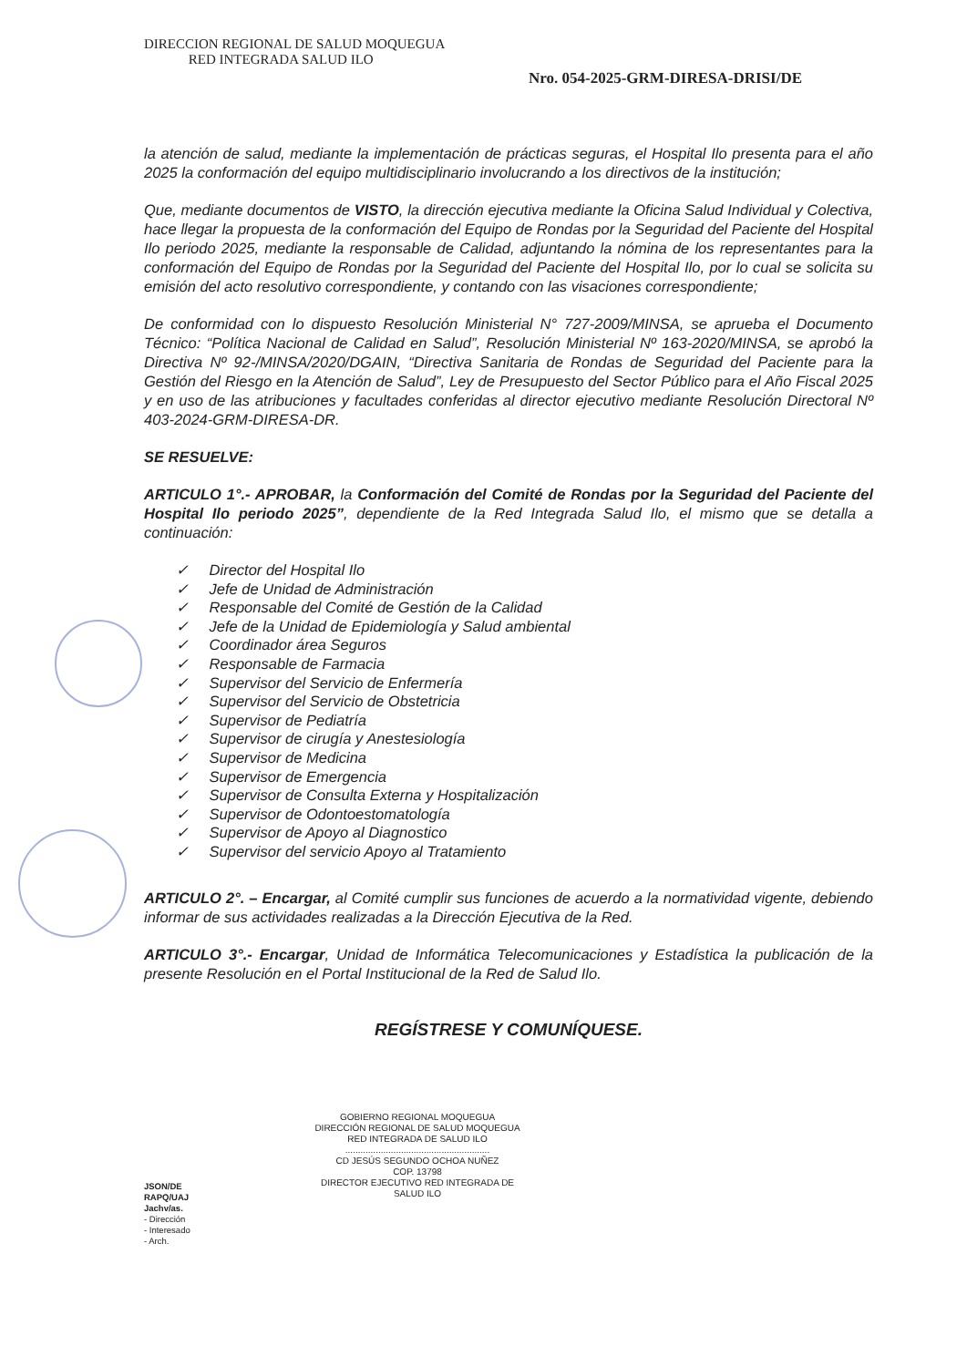DIRECCION REGIONAL DE SALUD MOQUEGUA
RED INTEGRADA SALUD ILO
Nro. 054-2025-GRM-DIRESA-DRISI/DE
la atención de salud, mediante la implementación de prácticas seguras, el Hospital Ilo presenta para el año 2025 la conformación del equipo multidisciplinario involucrando a los directivos de la institución;
Que, mediante documentos de VISTO, la dirección ejecutiva mediante la Oficina Salud Individual y Colectiva, hace llegar la propuesta de la conformación del Equipo de Rondas por la Seguridad del Paciente del Hospital Ilo periodo 2025, mediante la responsable de Calidad, adjuntando la nómina de los representantes para la conformación del Equipo de Rondas por la Seguridad del Paciente del Hospital Ilo, por lo cual se solicita su emisión del acto resolutivo correspondiente, y contando con las visaciones correspondiente;
De conformidad con lo dispuesto Resolución Ministerial N° 727-2009/MINSA, se aprueba el Documento Técnico: “Política Nacional de Calidad en Salud”, Resolución Ministerial Nº 163-2020/MINSA, se aprobó la Directiva Nº 92-/MINSA/2020/DGAIN, “Directiva Sanitaria de Rondas de Seguridad del Paciente para la Gestión del Riesgo en la Atención de Salud”, Ley de Presupuesto del Sector Público para el Año Fiscal 2025 y en uso de las atribuciones y facultades conferidas al director ejecutivo mediante Resolución Directoral Nº 403-2024-GRM-DIRESA-DR.
SE RESUELVE:
ARTICULO 1°.- APROBAR, la Conformación del Comité de Rondas por la Seguridad del Paciente del Hospital Ilo periodo 2025”, dependiente de la Red Integrada Salud Ilo, el mismo que se detalla a continuación:
✓ Director del Hospital Ilo
✓ Jefe de Unidad de Administración
✓ Responsable del Comité de Gestión de la Calidad
✓ Jefe de la Unidad de Epidemiología y Salud ambiental
✓ Coordinador área Seguros
✓ Responsable de Farmacia
✓ Supervisor del Servicio de Enfermería
✓ Supervisor del Servicio de Obstetricia
✓ Supervisor de Pediatría
✓ Supervisor de cirugía y Anestesiología
✓ Supervisor de Medicina
✓ Supervisor de Emergencia
✓ Supervisor de Consulta Externa y Hospitalización
✓ Supervisor de Odontoestomatología
✓ Supervisor de Apoyo al Diagnostico
✓ Supervisor del servicio Apoyo al Tratamiento
ARTICULO 2°. – Encargar, al Comité cumplir sus funciones de acuerdo a la normatividad vigente, debiendo informar de sus actividades realizadas a la Dirección Ejecutiva de la Red.
ARTICULO 3°.- Encargar, Unidad de Informática Telecomunicaciones y Estadística la publicación de la presente Resolución en el Portal Institucional de la Red de Salud Ilo.
REGÍSTRESE Y COMUNÍQUESE.
GOBIERNO REGIONAL MOQUEGUA
DIRECCIÓN REGIONAL DE SALUD MOQUEGUA
RED INTEGRADA DE SALUD ILO
.........................................................
CD JESÚS SEGUNDO OCHOA NUÑEZ
COP. 13798
DIRECTOR EJECUTIVO RED INTEGRADA DE SALUD ILO
JSON/DE
RAPQ/UAJ
Jachv/as.
- Dirección
- Interesado
- Arch.